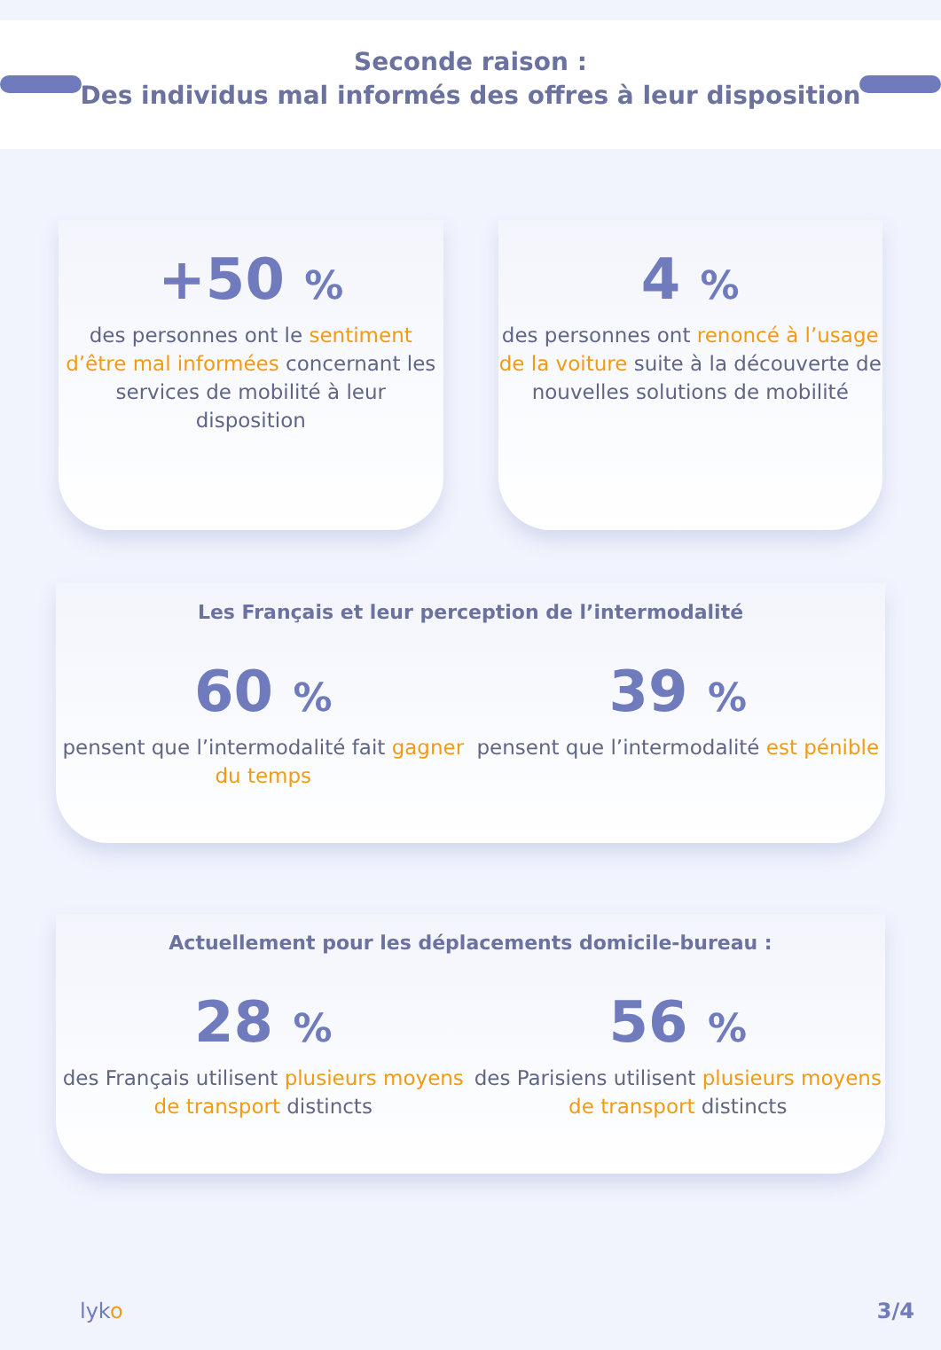Seconde raison :
Des individus mal informés des offres à leur disposition
+50 %
des personnes ont le sentiment d’être mal informées concernant les services de mobilité à leur disposition
4 %
des personnes ont renoncé à l’usage de la voiture suite à la découverte de nouvelles solutions de mobilité
Les Français et leur perception de l’intermodalité
60 %
pensent que l’intermodalité fait gagner du temps
39 %
pensent que l’intermodalité est pénible
Actuellement pour les déplacements domicile-bureau :
28 %
des Français utilisent plusieurs moyens de transport distincts
56 %
des Parisiens utilisent plusieurs moyens de transport distincts
lyko 3/4